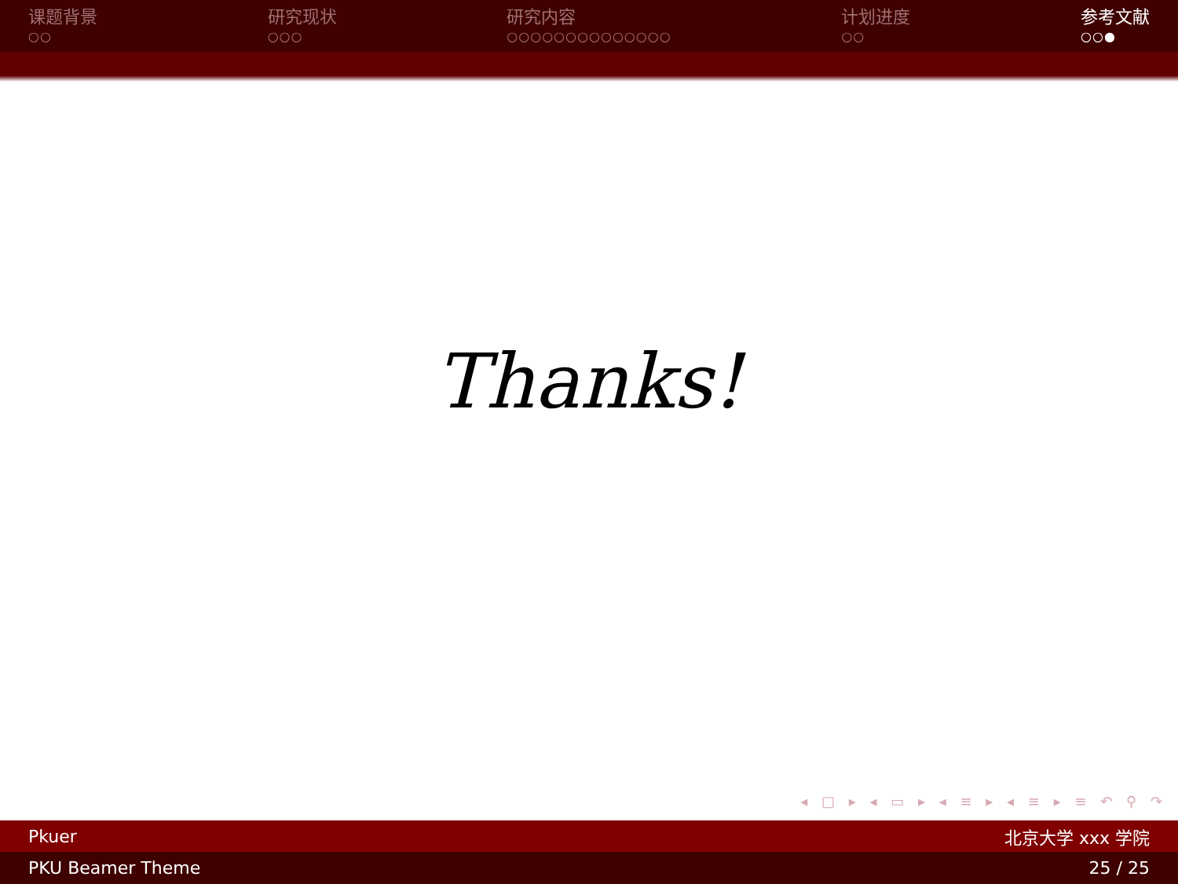课题背景
○○
研究现状
○○○
研究内容
○○○○○○○○○○○○○○
计划进度
○○
参考文献
○○●
Thanks!
◂ □ ▸ ◂ ▭ ▸ ◂ ≡ ▸ ◂ ≡ ▸ ≡ ↶ ⚲ ↷
Pkuer 北京大学 xxx 学院
PKU Beamer Theme 25 / 25